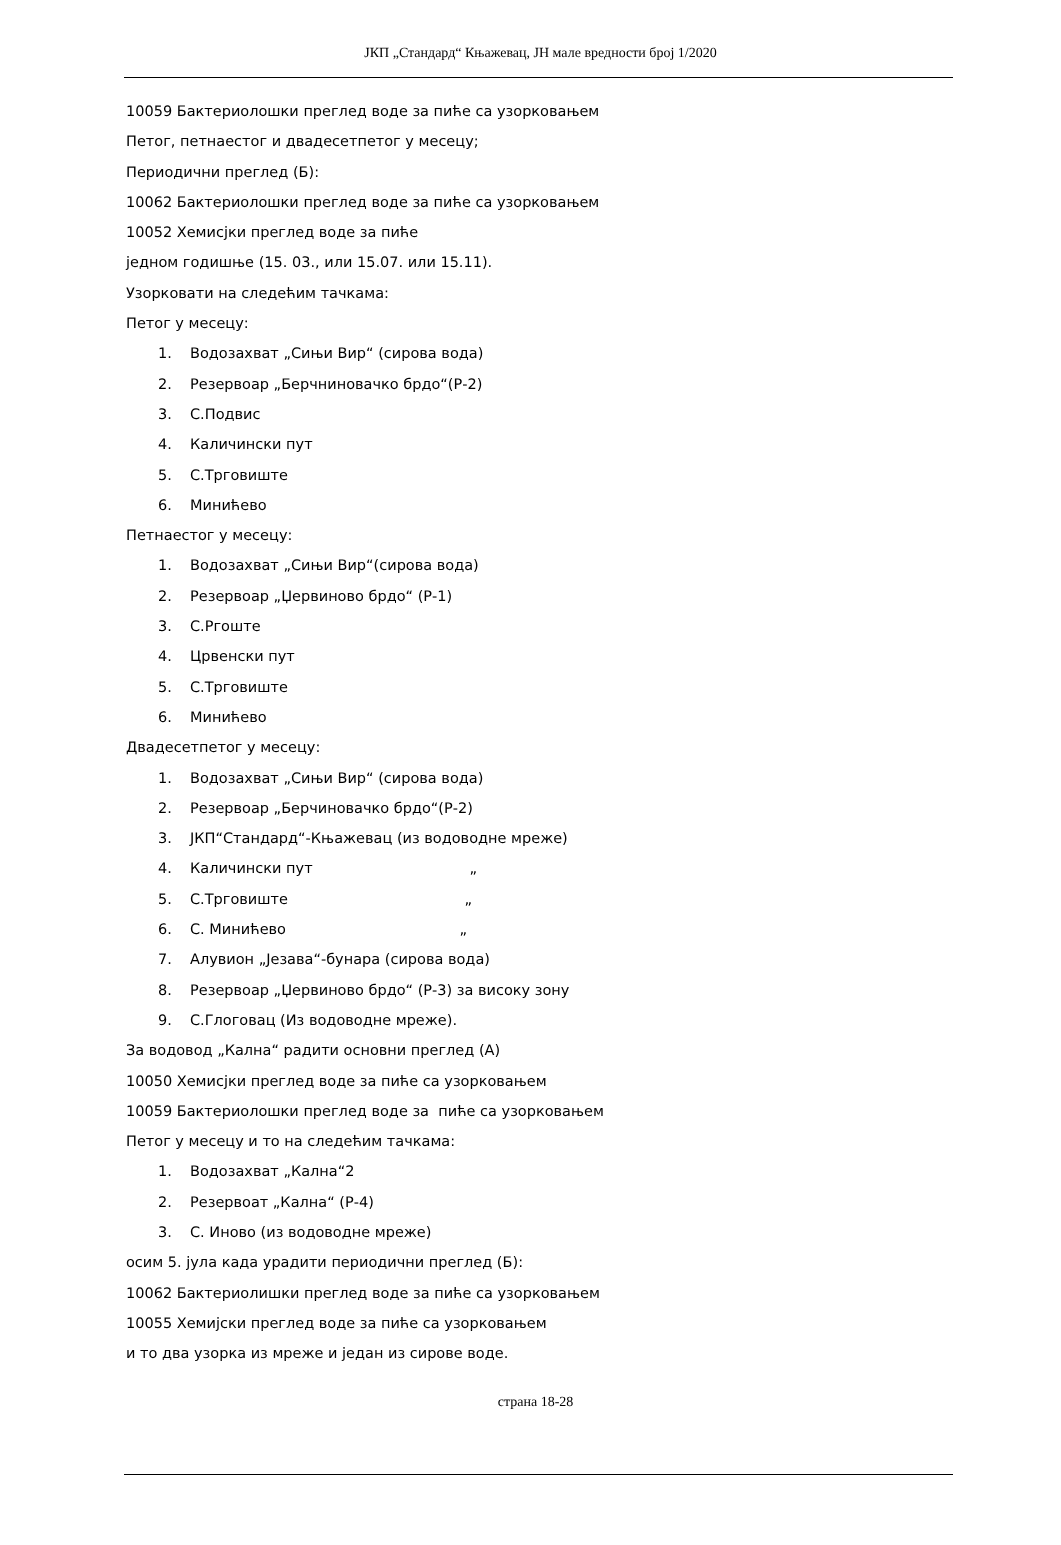ЈКП „Стандард“ Књажевац, ЈН мале вредности број 1/2020
10059 Бактериолошки преглед воде за пиће са узорковањем
Петог, петнаестог и двадесетпетог у месецу;
Периодични преглед (Б):
10062 Бактериолошки преглед воде за пиће са узорковањем
10052 Хемисјки преглед воде за пиће
једном годишње (15. 03., или 15.07. или 15.11).
Узорковати на следећим тачкама:
Петог у месецу:
1. Водозахват „Сињи Вир“ (сирова вода)
2. Резервоар „Берчниновачко брдо“(Р-2)
3. С.Подвис
4. Каличински пут
5. С.Трговиште
6. Минићево
Петнаестог у месецу:
1. Водозахват „Сињи Вир“(сирова вода)
2. Резервоар „Џервиново брдо“ (Р-1)
3. С.Ргоште
4. Црвенски пут
5. С.Трговиште
6. Минићево
Двадесетпетог у месецу:
1. Водозахват „Сињи Вир“ (сирова вода)
2. Резервоар „Берчиновачко брдо“(Р-2)
3. ЈКП“Стандард“-Књажевац (из водоводне мреже)
4. Каличински пут „
5. С.Трговиште „
6. С. Минићево „
7. Алувион „Језава“-бунара (сирова вода)
8. Резервоар „Џервиново брдо“ (Р-3) за високу зону
9. С.Глоговац (Из водоводне мреже).
За водовод „Кална“ радити основни преглед (А)
10050 Хемисјки преглед воде за пиће са узорковањем
10059 Бактериолошки преглед воде за пиће са узорковањем
Петог у месецу и то на следећим тачкама:
1. Водозахват „Кална“2
2. Резервоат „Кална“ (Р-4)
3. С. Иново (из водоводне мреже)
осим 5. јула када урадити периодични преглед (Б):
10062 Бактериолишки преглед воде за пиће са узорковањем
10055 Хемијски преглед воде за пиће са узорковањем
и то два узорка из мреже и један из сирове воде.
страна 18-28